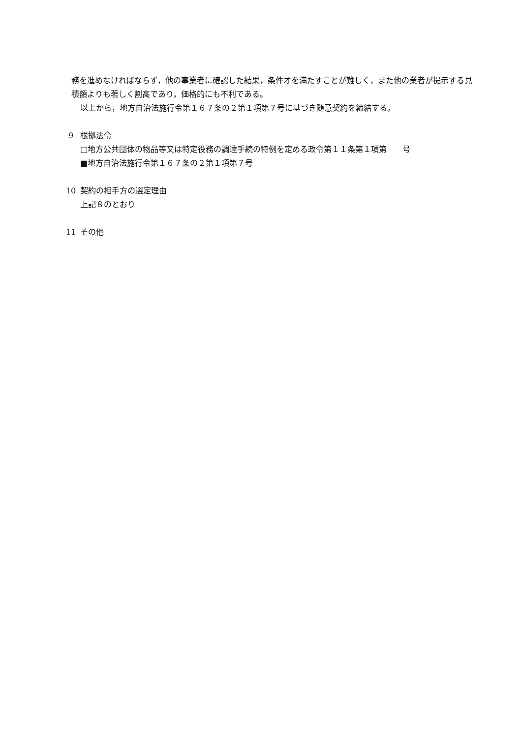務を進めなければならず，他の事業者に確認した結果，条件オを満たすことが難しく，また他の業者が提示する見積額よりも著しく割高であり，価格的にも不利である。
以上から，地方自治法施行令第１６７条の２第１項第７号に基づき随意契約を締結する。
9 根拠法令
□地方公共団体の物品等又は特定役務の調達手続の特例を定める政令第１１条第１項第　　号
■地方自治法施行令第１６７条の２第１項第７号
10 契約の相手方の選定理由
上記８のとおり
11 その他